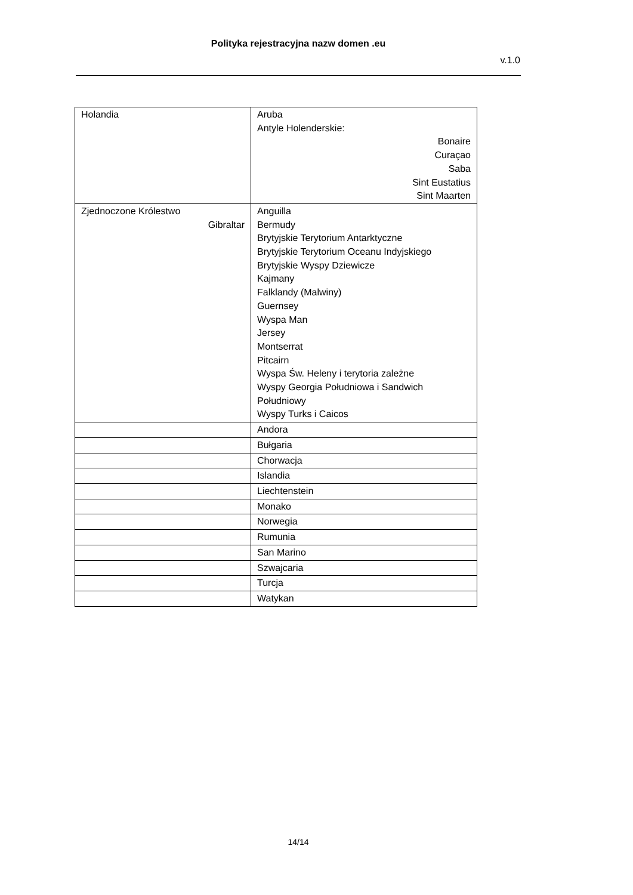Polityka rejestracyjna nazw domen .eu
v.1.0
| Holandia | Aruba Antyle Holenderskie: Bonaire Curaçao Saba Sint Eustatius Sint Maarten |
| Zjednoczone Królestwo Gibraltar | Anguilla Bermudy Brytyjskie Terytorium Antarktyczne Brytyjskie Terytorium Oceanu Indyjskiego Brytyjskie Wyspy Dziewicze Kajmany Falklandy (Malwiny) Guernsey Wyspa Man Jersey Montserrat Pitcairn Wyspa Św. Heleny i terytoria zależne Wyspy Georgia Południowa i Sandwich Południowy Wyspy Turks i Caicos |
| | Andora |
| | Bułgaria |
| | Chorwacja |
| | Islandia |
| | Liechtenstein |
| | Monako |
| | Norwegia |
| | Rumunia |
| | San Marino |
| | Szwajcaria |
| | Turcja |
| | Watykan |
14/14